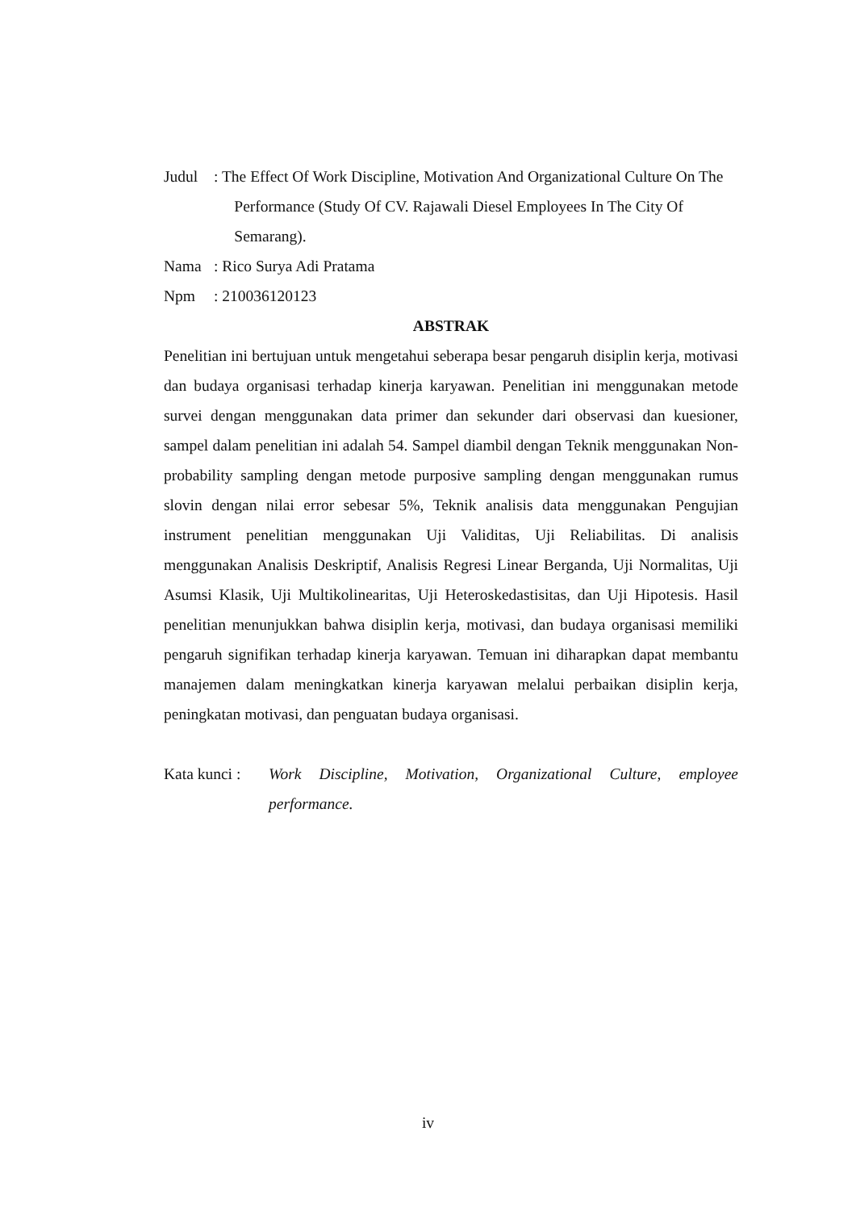Judul : The Effect Of Work Discipline, Motivation And Organizational Culture On The Performance (Study Of CV. Rajawali Diesel Employees In The City Of Semarang).
Nama : Rico Surya Adi Pratama
Npm : 210036120123
ABSTRAK
Penelitian ini bertujuan untuk mengetahui seberapa besar pengaruh disiplin kerja, motivasi dan budaya organisasi terhadap kinerja karyawan. Penelitian ini menggunakan metode survei dengan menggunakan data primer dan sekunder dari observasi dan kuesioner, sampel dalam penelitian ini adalah 54. Sampel diambil dengan Teknik menggunakan Non-probability sampling dengan metode purposive sampling dengan menggunakan rumus slovin dengan nilai error sebesar 5%, Teknik analisis data menggunakan Pengujian instrument penelitian menggunakan Uji Validitas, Uji Reliabilitas. Di analisis menggunakan Analisis Deskriptif, Analisis Regresi Linear Berganda, Uji Normalitas, Uji Asumsi Klasik, Uji Multikolinearitas, Uji Heteroskedastisitas, dan Uji Hipotesis. Hasil penelitian menunjukkan bahwa disiplin kerja, motivasi, dan budaya organisasi memiliki pengaruh signifikan terhadap kinerja karyawan. Temuan ini diharapkan dapat membantu manajemen dalam meningkatkan kinerja karyawan melalui perbaikan disiplin kerja, peningkatan motivasi, dan penguatan budaya organisasi.
Kata kunci :
Work Discipline, Motivation, Organizational Culture, employee performance.
iv